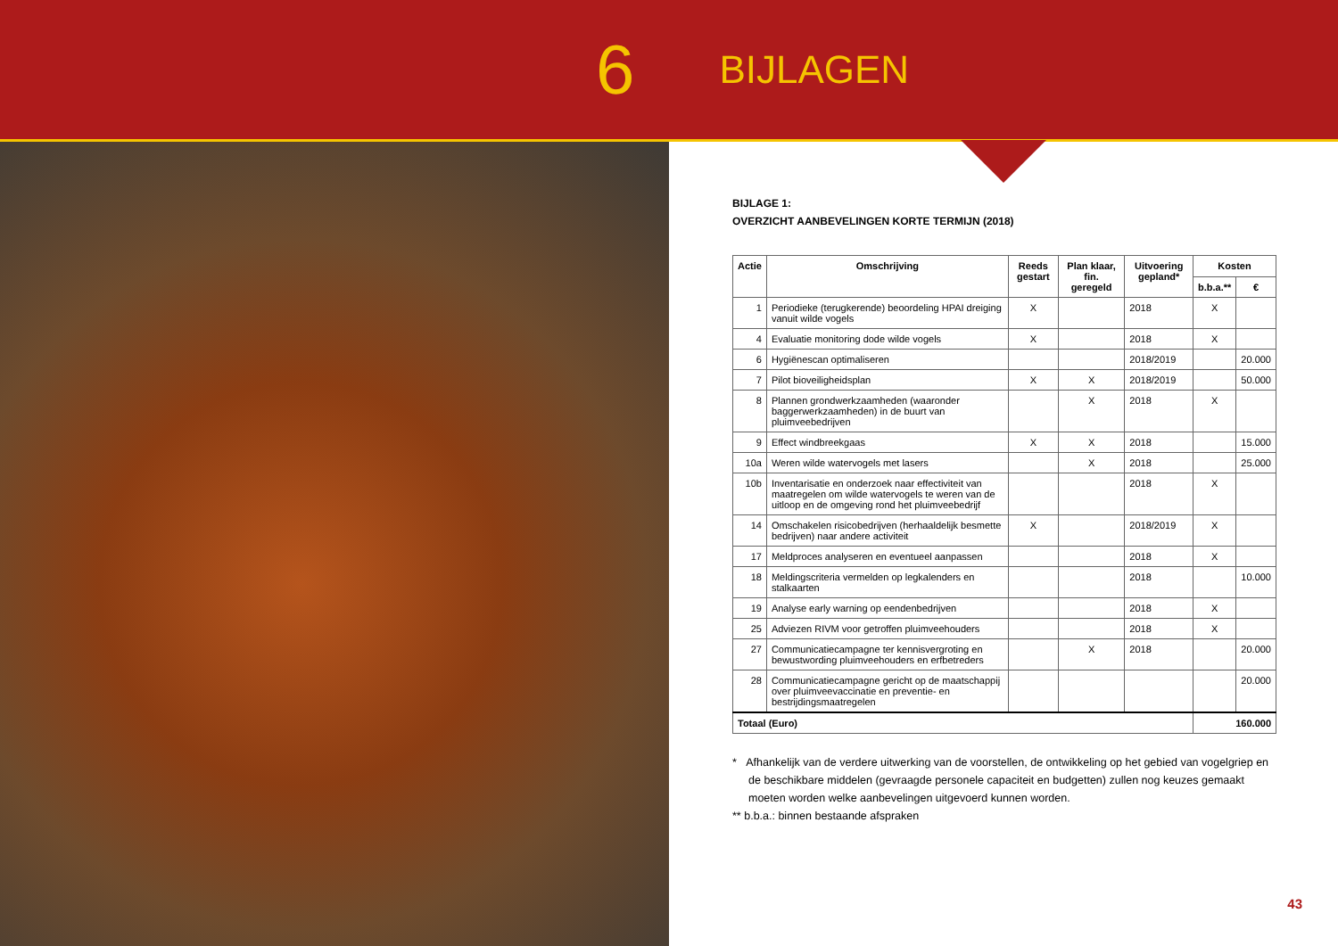6 BIJLAGEN
BIJLAGE 1:
OVERZICHT AANBEVELINGEN KORTE TERMIJN (2018)
| Actie | Omschrijving | Reeds gestart | Plan klaar, fin. geregeld | Uitvoering gepland* | Kosten | |
| --- | --- | --- | --- | --- | --- | --- |
| | | | | | b.b.a.** | € |
| 1 | Periodieke (terugkerende) beoordeling HPAI dreiging vanuit wilde vogels | X | | 2018 | X | |
| 4 | Evaluatie monitoring dode wilde vogels | X | | 2018 | X | |
| 6 | Hygiënescan optimaliseren | | | 2018/2019 | | 20.000 |
| 7 | Pilot bioveiligheidsplan | X | X | 2018/2019 | | 50.000 |
| 8 | Plannen grondwerkzaamheden (waaronder baggerwerkzaamheden) in de buurt van pluimveebedrijven | | X | 2018 | X | |
| 9 | Effect windbreekgaas | X | X | 2018 | | 15.000 |
| 10a | Weren wilde watervogels met lasers | | X | 2018 | | 25.000 |
| 10b | Inventarisatie en onderzoek naar effectiviteit van maatregelen om wilde watervogels te weren van de uitloop en de omgeving rond het pluimveebedrijf | | | 2018 | X | |
| 14 | Omschakelen risicobedrijven (herhaaldelijk besmette bedrijven) naar andere activiteit | X | | 2018/2019 | X | |
| 17 | Meldproces analyseren en eventueel aanpassen | | | 2018 | X | |
| 18 | Meldingscriteria vermelden op legkalenders en stalkaarten | | | 2018 | | 10.000 |
| 19 | Analyse early warning op eendenbedrijven | | | 2018 | X | |
| 25 | Adviezen RIVM voor getroffen pluimveehouders | | | 2018 | X | |
| 27 | Communicatiecampagne ter kennisvergroting en bewustwording pluimveehouders en erfbetreders | | X | 2018 | | 20.000 |
| 28 | Communicatiecampagne gericht op de maatschappij over pluimveevaccinatie en preventie- en bestrijdingsmaatregelen | | | | | 20.000 |
| Totaal (Euro) | | | | | 160.000 | |
* Afhankelijk van de verdere uitwerking van de voorstellen, de ontwikkeling op het gebied van vogelgriep en de beschikbare middelen (gevraagde personele capaciteit en budgetten) zullen nog keuzes gemaakt moeten worden welke aanbevelingen uitgevoerd kunnen worden.
** b.b.a.: binnen bestaande afspraken
43